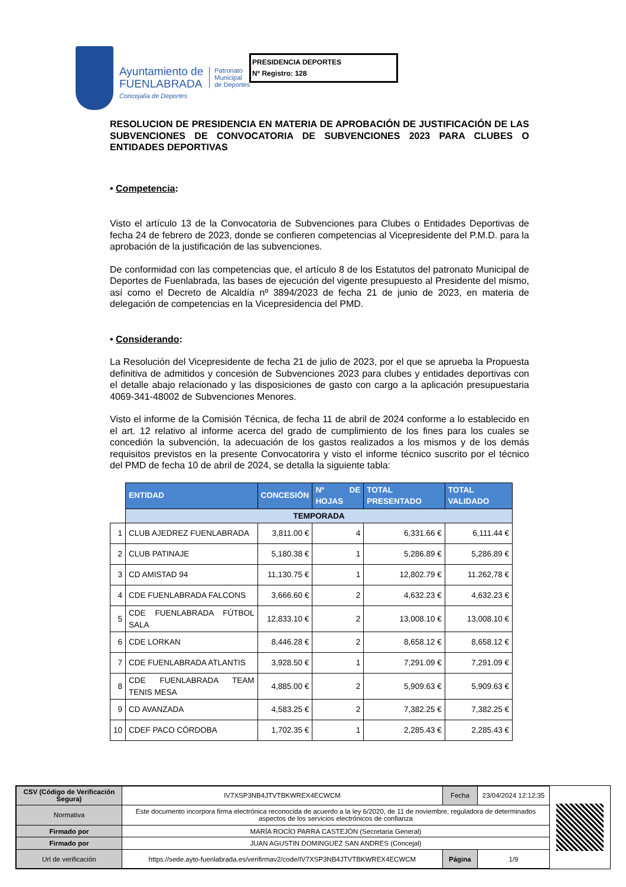Ayuntamiento de
FUENLABRADA
Concejalía de Deportes
Patronato
Municipal
de Deportes
PRESIDENCIA DEPORTES
Nº Registro: 128
RESOLUCION DE PRESIDENCIA EN MATERIA DE APROBACIÓN DE JUSTIFICACIÓN DE LAS SUBVENCIONES DE CONVOCATORIA DE SUBVENCIONES 2023 PARA CLUBES O ENTIDADES DEPORTIVAS
• Competencia:
Visto el artículo 13 de la Convocatoria de Subvenciones para Clubes o Entidades Deportivas de fecha 24 de febrero de 2023, donde se confieren competencias al Vicepresidente del P.M.D. para la aprobación de la justificación de las subvenciones.
De conformidad con las competencias que, el artículo 8 de los Estatutos del patronato Municipal de Deportes de Fuenlabrada, las bases de ejecución del vigente presupuesto al Presidente del mismo, así como el Decreto de Alcaldía nº 3894/2023 de fecha 21 de junio de 2023, en materia de delegación de competencias en la Vicepresidencia del PMD.
• Considerando:
La Resolución del Vicepresidente de fecha 21 de julio de 2023, por el que se aprueba la Propuesta definitiva de admitidos y concesión de Subvenciones 2023 para clubes y entidades deportivas con el detalle abajo relacionado y las disposiciones de gasto con cargo a la aplicación presupuestaria 4069-341-48002 de Subvenciones Menores.
Visto el informe de la Comisión Técnica, de fecha 11 de abril de 2024 conforme a lo establecido en el art. 12 relativo al informe acerca del grado de cumplimiento de los fines para los cuales se concedión la subvención, la adecuación de los gastos realizados a los mismos y de los demás requisitos previstos en la presente Convocatorira y visto el informe técnico suscrito por el técnico del PMD de fecha 10 de abril de 2024, se detalla la siguiente tabla:
| | ENTIDAD | CONCESIÓN | Nº DE HOJAS | TOTAL PRESENTADO | TOTAL VALIDADO |
| --- | --- | --- | --- | --- | --- |
| | TEMPORADA | | | | |
| 1 | CLUB AJEDREZ FUENLABRADA | 3,811.00 € | 4 | 6,331.66 € | 6,111.44 € |
| 2 | CLUB PATINAJE | 5,180.38 € | 1 | 5,286.89 € | 5,286.89 € |
| 3 | CD AMISTAD 94 | 11,130.75 € | 1 | 12,802.79 € | 11.262,78 € |
| 4 | CDE FUENLABRADA FALCONS | 3,666.60 € | 2 | 4,632.23 € | 4,632.23 € |
| 5 | CDE FUENLABRADA FÚTBOL SALA | 12,833.10 € | 2 | 13,008.10 € | 13,008.10 € |
| 6 | CDE LORKAN | 8,446.28 € | 2 | 8,658.12 € | 8,658.12 € |
| 7 | CDE FUENLABRADA ATLANTIS | 3,928.50 € | 1 | 7,291.09 € | 7,291.09 € |
| 8 | CDE FUENLABRADA TEAM TENIS MESA | 4,885.00 € | 2 | 5,909.63 € | 5,909.63 € |
| 9 | CD AVANZADA | 4,583.25 € | 2 | 7,382.25 € | 7,382.25 € |
| 10 | CDEF PACO CÓRDOBA | 1,702.35 € | 1 | 2,285.43 € | 2,285.43 € |
| CSV (Código de Verificación Segura) | IV7XSP3NB4JTVTBKWREX4ECWCM | Fecha | 23/04/2024 12:12:35 |
| Normativa | Este documento incorpora firma electrónica reconocida de acuerdo a la ley 6/2020, de 11 de noviembre, reguladora de determinados aspectos de los servicios electrónicos de confianza | | |
| Firmado por | MARÍA ROCÍO PARRA CASTEJÓN (Secretaria General) | | |
| Firmado por | JUAN AGUSTIN DOMINGUEZ SAN ANDRES (Concejal) | | |
| Url de verificación | https://sede.ayto-fuenlabrada.es/verifirmav2/code/IV7XSP3NB4JTVTBKWREX4ECWCM | Página | 1/9 |